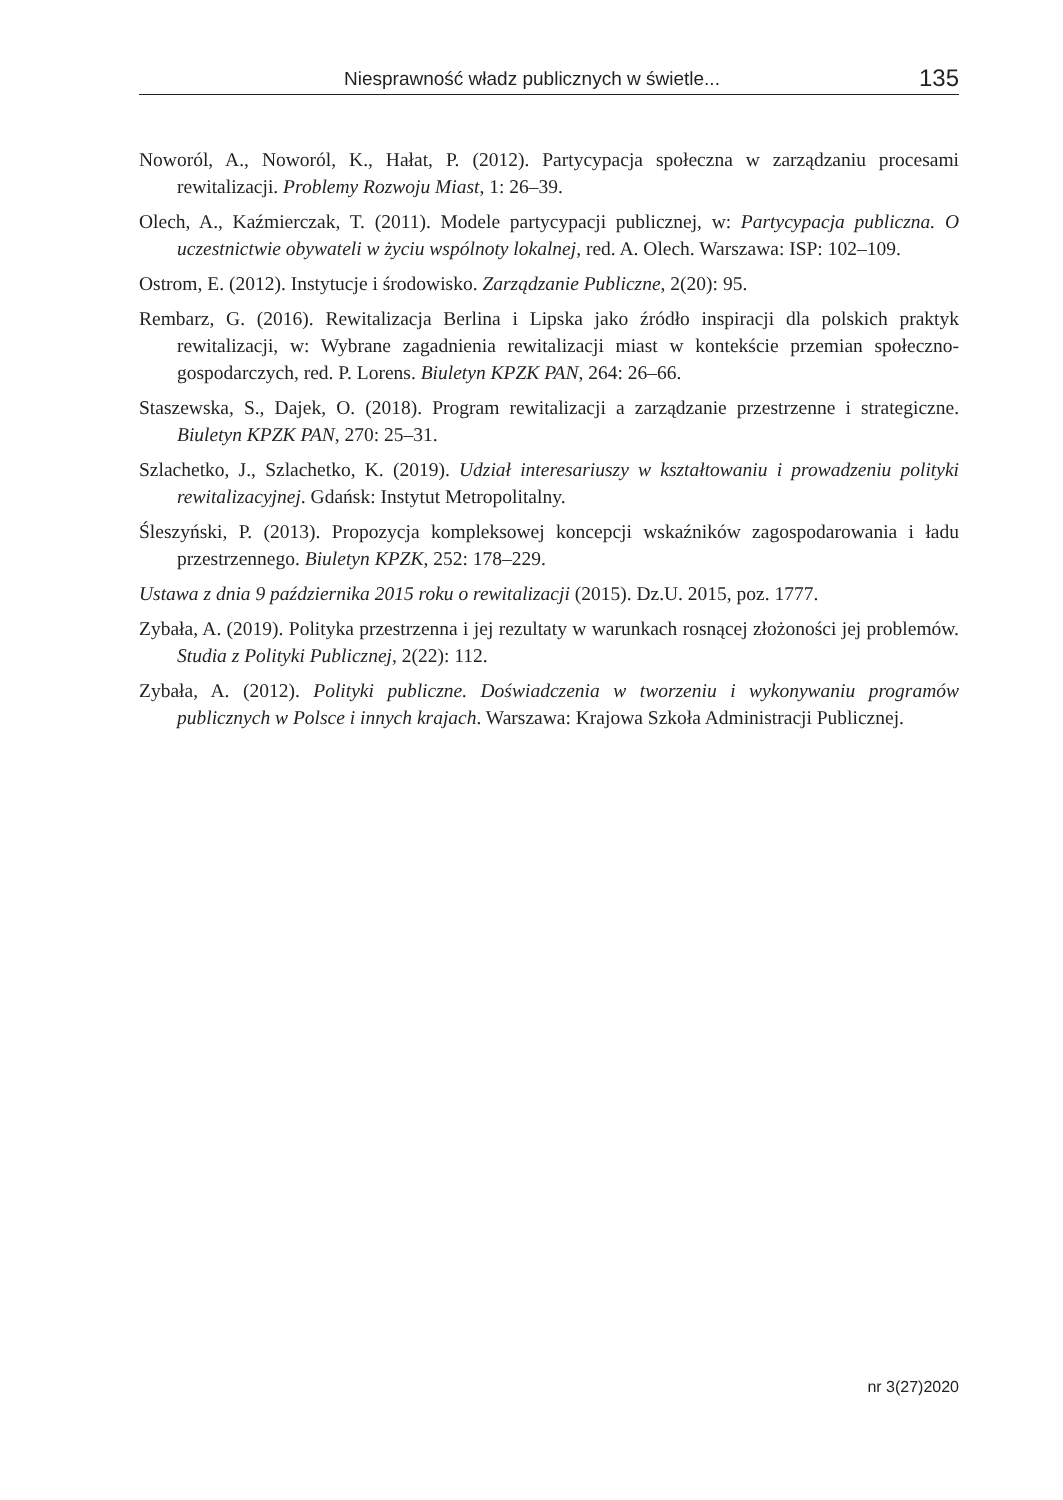Niesprawność władz publicznych w świetle... 135
Noworól, A., Noworól, K., Hałat, P. (2012). Partycypacja społeczna w zarządzaniu procesami rewitalizacji. Problemy Rozwoju Miast, 1: 26–39.
Olech, A., Kaźmierczak, T. (2011). Modele partycypacji publicznej, w: Partycypacja publiczna. O uczestnictwie obywateli w życiu wspólnoty lokalnej, red. A. Olech. Warszawa: ISP: 102–109.
Ostrom, E. (2012). Instytucje i środowisko. Zarządzanie Publiczne, 2(20): 95.
Rembarz, G. (2016). Rewitalizacja Berlina i Lipska jako źródło inspiracji dla polskich praktyk rewitalizacji, w: Wybrane zagadnienia rewitalizacji miast w kontekście przemian społeczno-gospodarczych, red. P. Lorens. Biuletyn KPZK PAN, 264: 26–66.
Staszewska, S., Dajek, O. (2018). Program rewitalizacji a zarządzanie przestrzenne i strategiczne. Biuletyn KPZK PAN, 270: 25–31.
Szlachetko, J., Szlachetko, K. (2019). Udział interesariuszy w kształtowaniu i prowadzeniu polityki rewitalizacyjnej. Gdańsk: Instytut Metropolitalny.
Śleszyński, P. (2013). Propozycja kompleksowej koncepcji wskaźników zagospodarowania i ładu przestrzennego. Biuletyn KPZK, 252: 178–229.
Ustawa z dnia 9 października 2015 roku o rewitalizacji (2015). Dz.U. 2015, poz. 1777.
Zybała, A. (2019). Polityka przestrzenna i jej rezultaty w warunkach rosnącej złożoności jej problemów. Studia z Polityki Publicznej, 2(22): 112.
Zybała, A. (2012). Polityki publiczne. Doświadczenia w tworzeniu i wykonywaniu programów publicznych w Polsce i innych krajach. Warszawa: Krajowa Szkoła Administracji Publicznej.
nr 3(27)2020